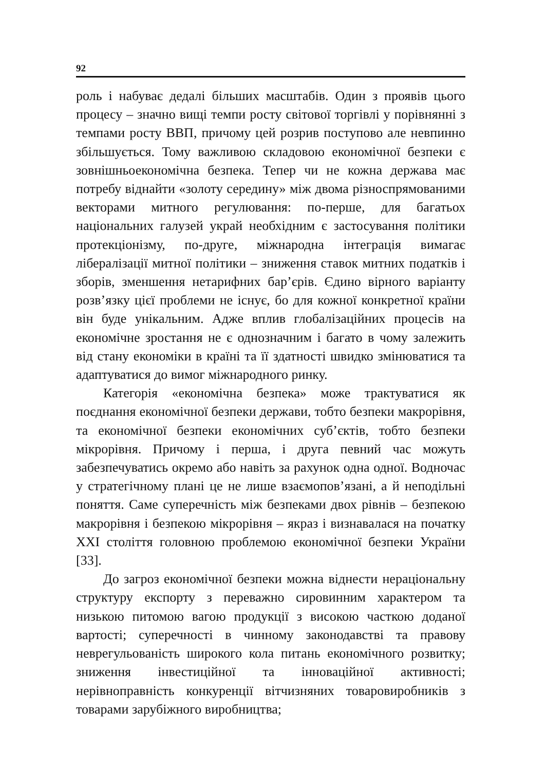92
роль і набуває дедалі більших масштабів. Один з проявів цього процесу – значно вищі темпи росту світової торгівлі у порівнянні з темпами росту ВВП, причому цей розрив поступово але невпинно збільшується. Тому важливою складовою економічної безпеки є зовнішньоекономічна безпека. Тепер чи не кожна держава має потребу віднайти «золоту середину» між двома різноспрямованими векторами митного регулювання: по-перше, для багатьох національних галузей украй необхідним є застосування політики протекціонізму, по-друге, міжнародна інтеграція вимагає лібералізації митної політики – зниження ставок митних податків і зборів, зменшення нетарифних бар’єрів. Єдино вірного варіанту розв’язку цієї проблеми не існує, бо для кожної конкретної країни він буде унікальним. Адже вплив глобалізаційних процесів на економічне зростання не є однозначним і багато в чому залежить від стану економіки в країні та її здатності швидко змінюватися та адаптуватися до вимог міжнародного ринку.
Категорія «економічна безпека» може трактуватися як поєднання економічної безпеки держави, тобто безпеки макрорівня, та економічної безпеки економічних суб’єктів, тобто безпеки мікрорівня. Причому і перша, і друга певний час можуть забезпечуватись окремо або навіть за рахунок одна одної. Водночас у стратегічному плані це не лише взаємопов’язані, а й неподільні поняття. Саме суперечність між безпеками двох рівнів – безпекою макрорівня і безпекою мікрорівня – якраз і визнавалася на початку XXI століття головною проблемою економічної безпеки України [33].
До загроз економічної безпеки можна віднести нераціональну структуру експорту з переважно сировинним характером та низькою питомою вагою продукції з високою часткою доданої вартості; суперечності в чинному законодавстві та правову неврегульованість широкого кола питань економічного розвитку; зниження інвестиційної та інноваційної активності; нерівноправність конкуренції вітчизняних товаровиробників з товарами зарубіжного виробництва;